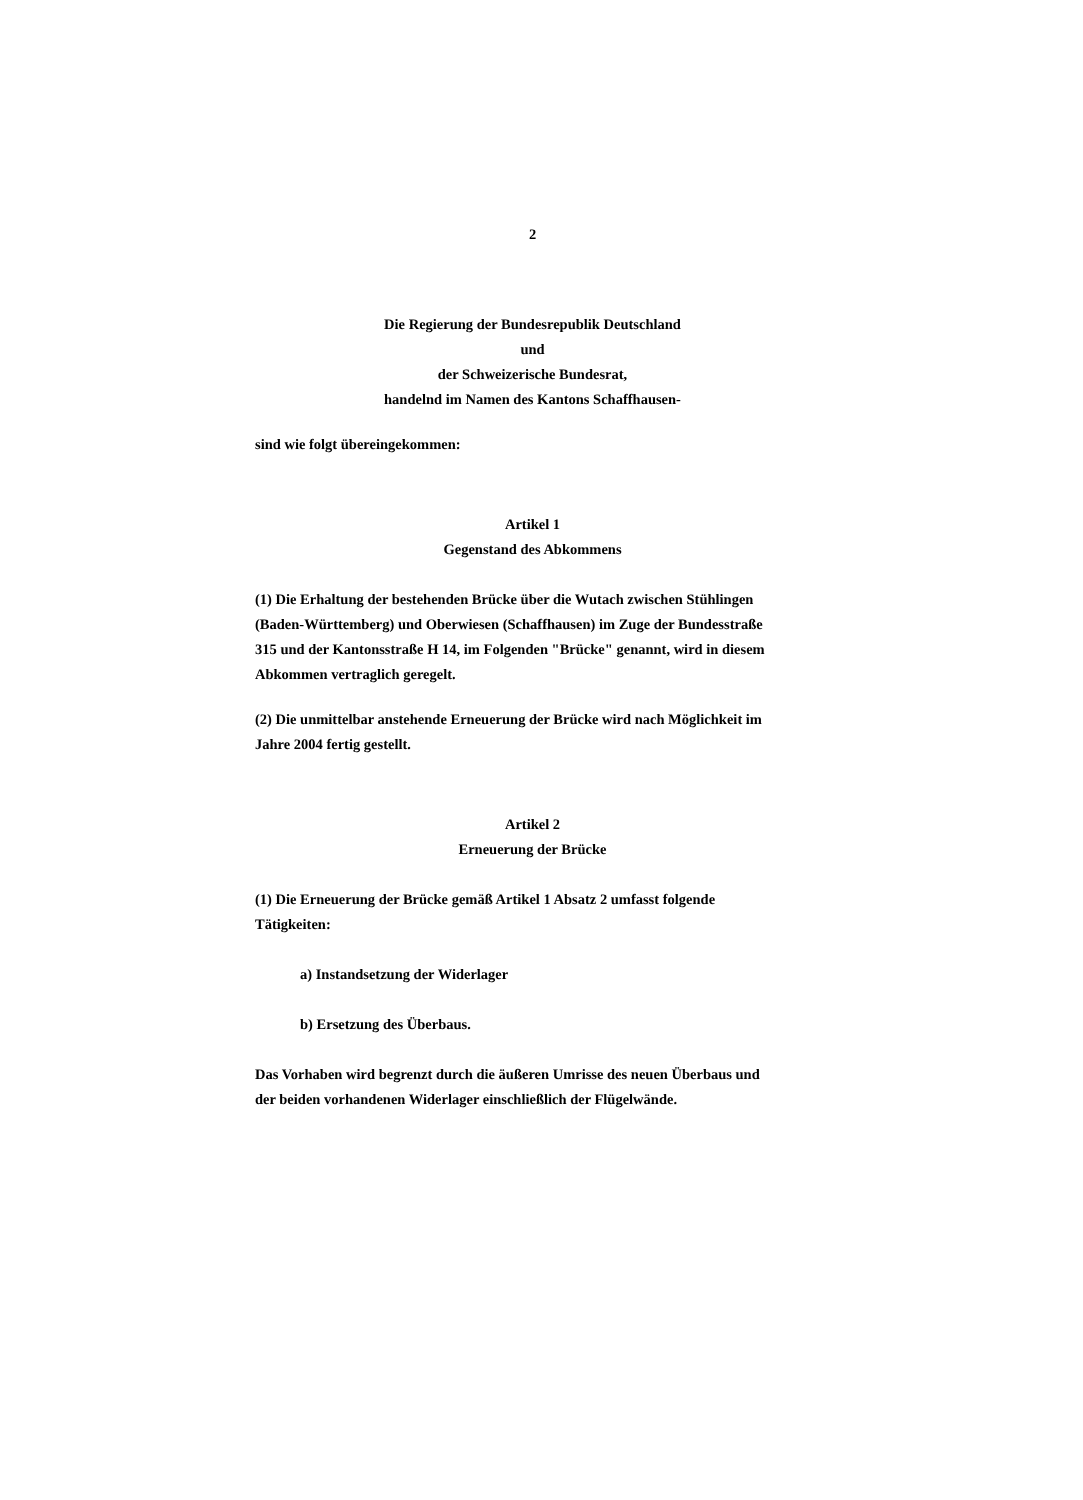2
Die Regierung der Bundesrepublik Deutschland
und
der Schweizerische Bundesrat,
handelnd im Namen des Kantons Schaffhausen-
sind wie folgt übereingekommen:
Artikel 1
Gegenstand des Abkommens
(1) Die Erhaltung der bestehenden Brücke über die Wutach zwischen Stühlingen (Baden-Württemberg) und Oberwiesen (Schaffhausen) im Zuge der Bundesstraße 315 und der Kantonsstraße H 14, im Folgenden "Brücke" genannt, wird in diesem Abkommen vertraglich geregelt.
(2) Die unmittelbar anstehende Erneuerung der Brücke wird nach Möglichkeit im Jahre 2004 fertig gestellt.
Artikel 2
Erneuerung der Brücke
(1) Die Erneuerung der Brücke gemäß Artikel 1 Absatz 2 umfasst folgende Tätigkeiten:
a) Instandsetzung der Widerlager
b) Ersetzung des Überbaus.
Das Vorhaben wird begrenzt durch die äußeren Umrisse des neuen Überbaus und der beiden vorhandenen Widerlager einschließlich der Flügelwände.